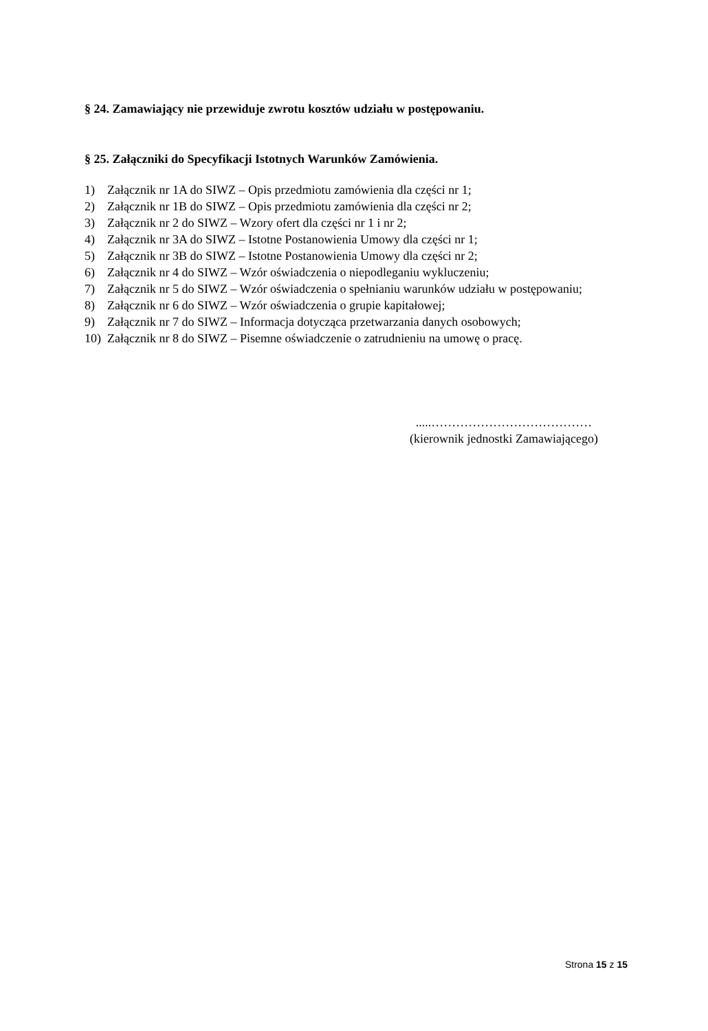§ 24. Zamawiający nie przewiduje zwrotu kosztów udziału w postępowaniu.
§ 25. Załączniki do Specyfikacji Istotnych Warunków Zamówienia.
1) Załącznik nr 1A do SIWZ – Opis przedmiotu zamówienia dla części nr 1;
2) Załącznik nr 1B do SIWZ – Opis przedmiotu zamówienia dla części nr 2;
3) Załącznik nr 2 do SIWZ – Wzory ofert dla części nr 1 i nr 2;
4) Załącznik nr 3A do SIWZ – Istotne Postanowienia Umowy dla części nr 1;
5) Załącznik nr 3B do SIWZ – Istotne Postanowienia Umowy dla części nr 2;
6) Załącznik nr 4 do SIWZ – Wzór oświadczenia o niepodleganiu wykluczeniu;
7) Załącznik nr 5 do SIWZ – Wzór oświadczenia o spełnianiu warunków udziału w postępowaniu;
8) Załącznik nr 6 do SIWZ – Wzór oświadczenia o grupie kapitałowej;
9) Załącznik nr 7 do SIWZ – Informacja dotycząca przetwarzania danych osobowych;
10) Załącznik nr 8 do SIWZ – Pisemne oświadczenie o zatrudnieniu na umowę o pracę.
.....…………………………………
(kierownik jednostki Zamawiającego)
Strona 15 z 15